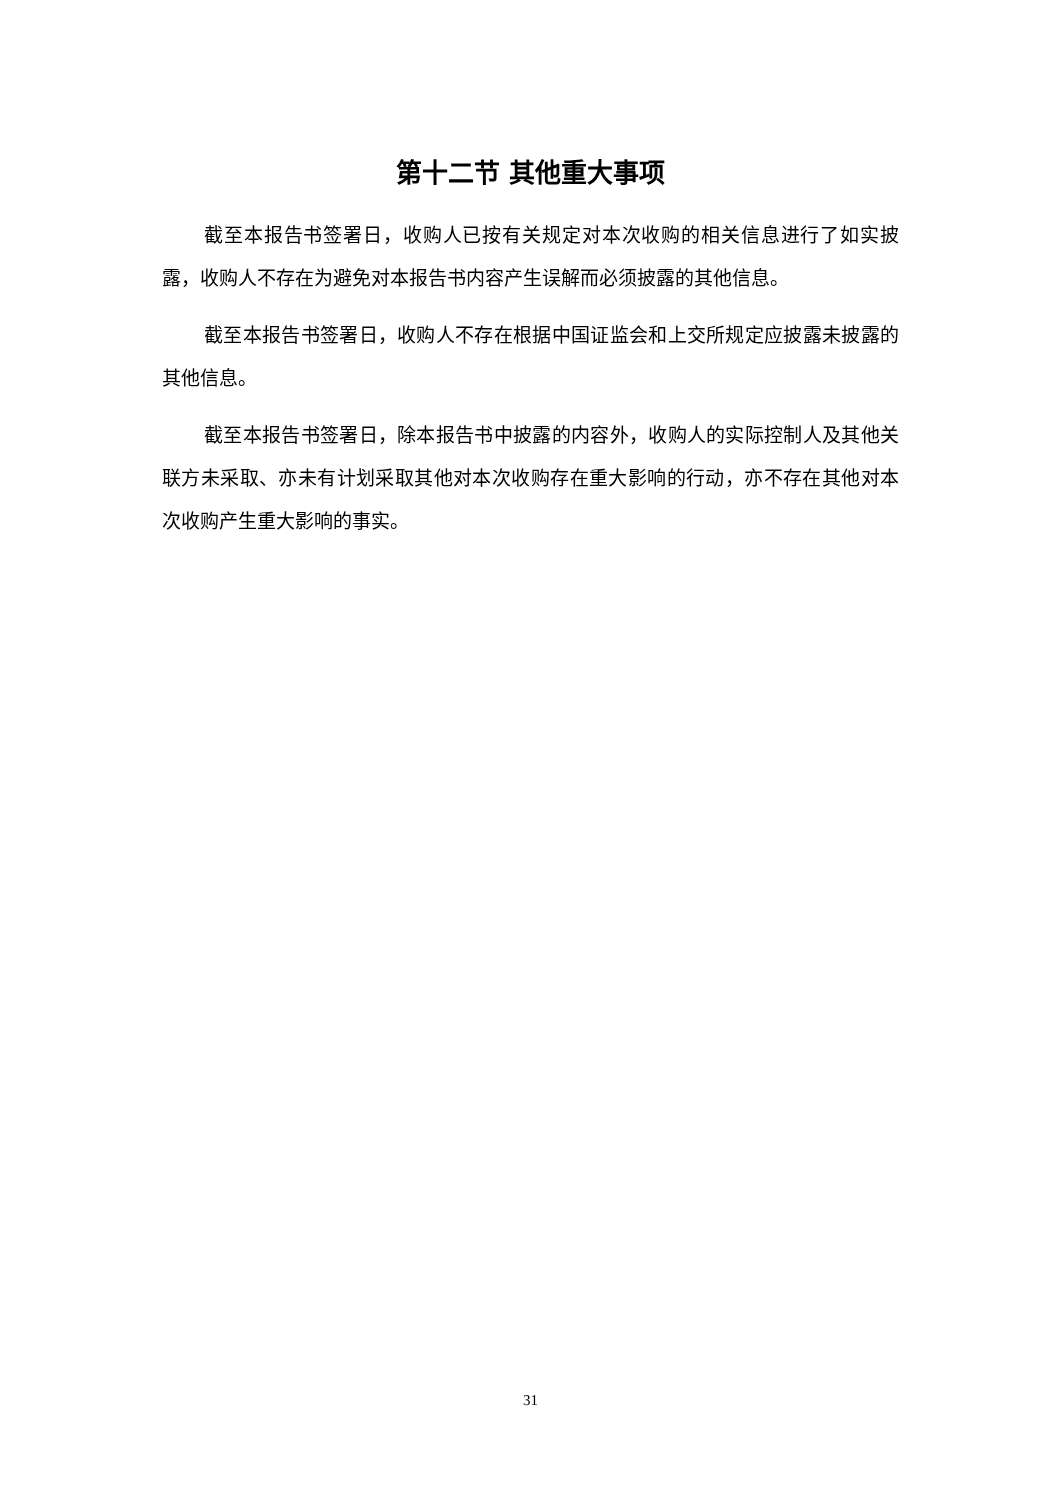第十二节 其他重大事项
截至本报告书签署日，收购人已按有关规定对本次收购的相关信息进行了如实披露，收购人不存在为避免对本报告书内容产生误解而必须披露的其他信息。
截至本报告书签署日，收购人不存在根据中国证监会和上交所规定应披露未披露的其他信息。
截至本报告书签署日，除本报告书中披露的内容外，收购人的实际控制人及其他关联方未采取、亦未有计划采取其他对本次收购存在重大影响的行动，亦不存在其他对本次收购产生重大影响的事实。
31